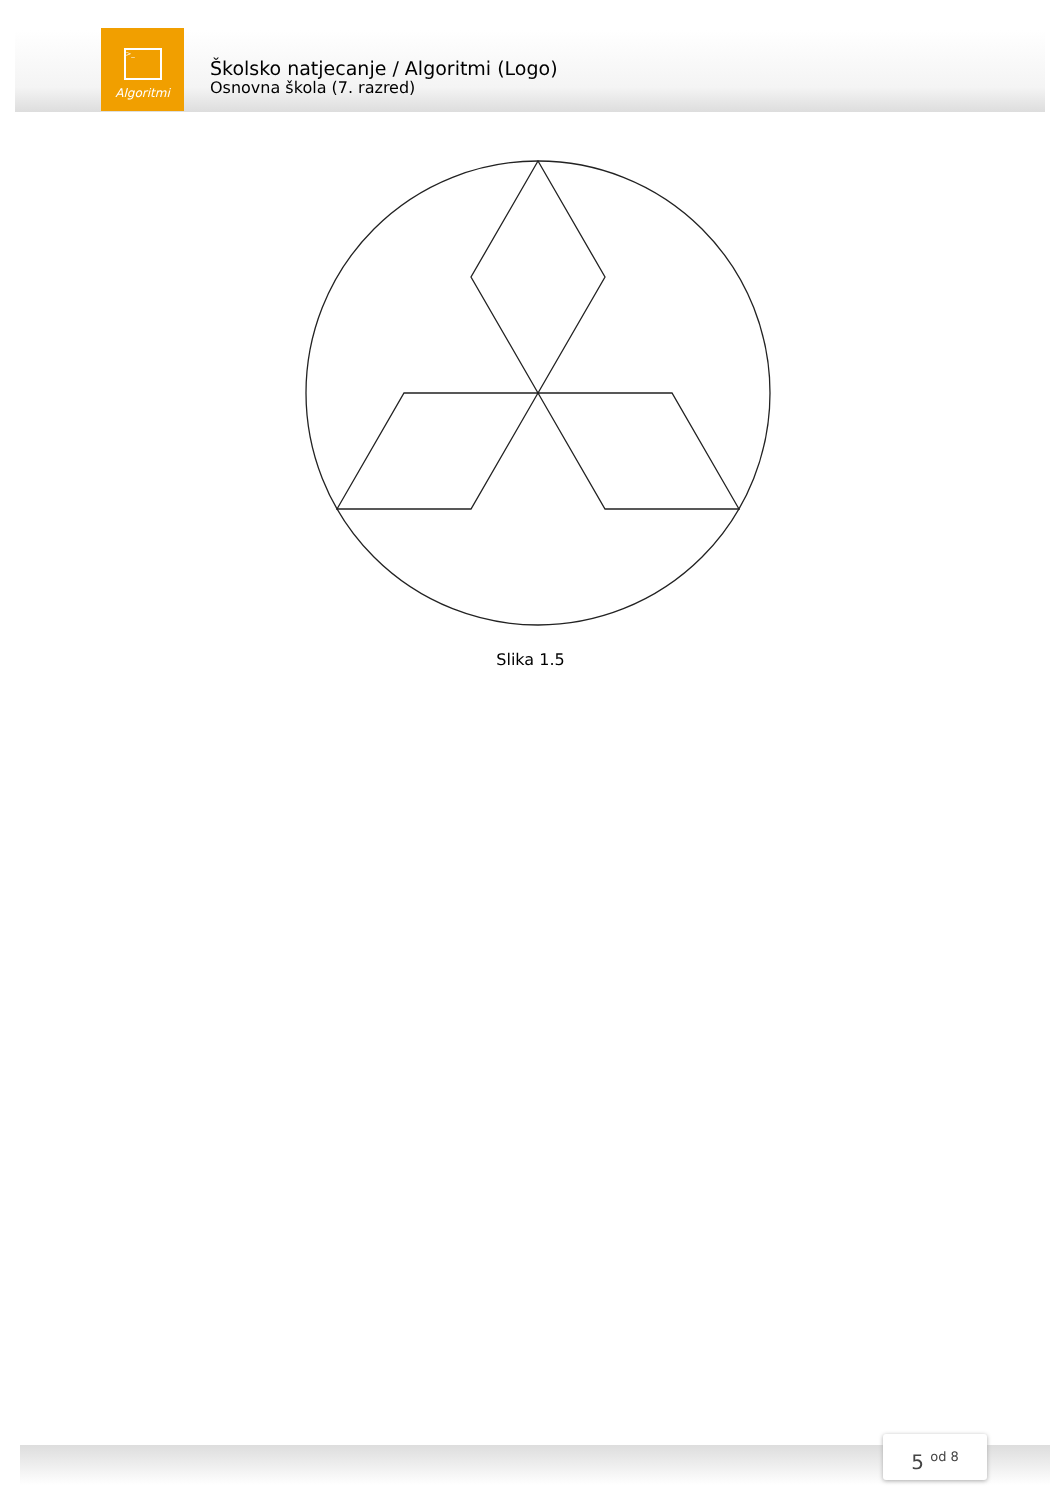>_
Algoritmi
Školsko natjecanje / Algoritmi (Logo)
Osnovna škola (7. razred)
Slika 1.5
5 <sup>od 8</sup>